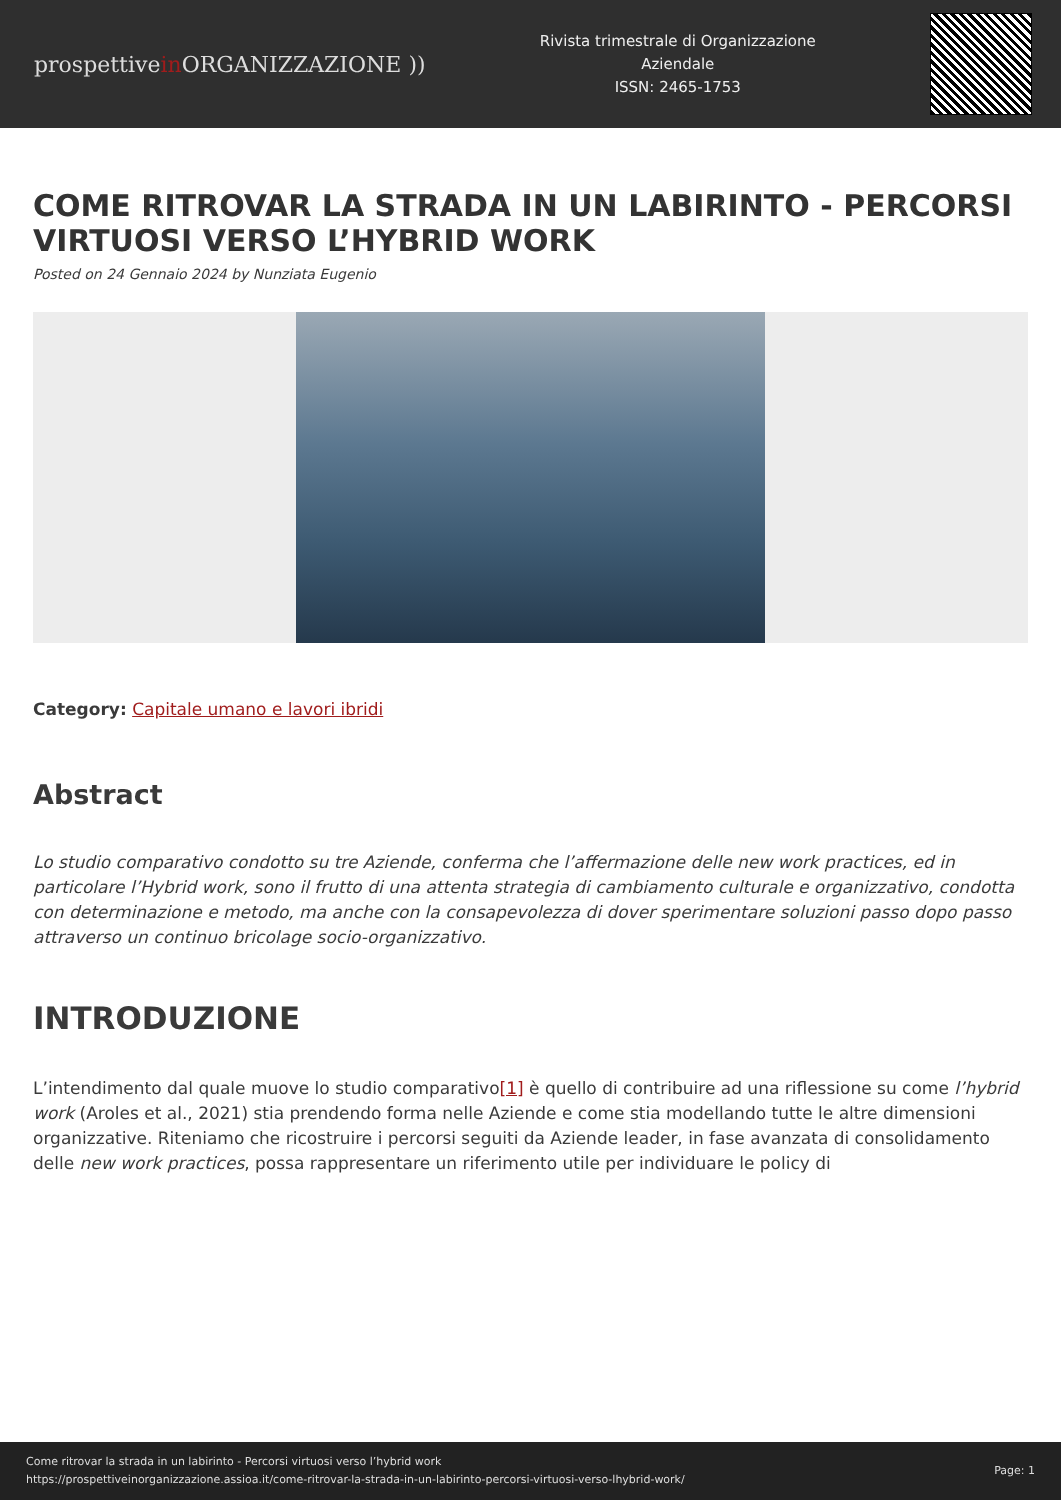prospettivein ORGANIZZAZIONE ))
Rivista trimestrale di Organizzazione Aziendale
ISSN: 2465-1753
COME RITROVAR LA STRADA IN UN LABIRINTO - PERCORSI VIRTUOSI VERSO L’HYBRID WORK
Posted on 24 Gennaio 2024 by Nunziata Eugenio
Category: Capitale umano e lavori ibridi
Abstract
Lo studio comparativo condotto su tre Aziende, conferma che l’affermazione delle new work practices, ed in particolare l’Hybrid work, sono il frutto di una attenta strategia di cambiamento culturale e organizzativo, condotta con determinazione e metodo, ma anche con la consapevolezza di dover sperimentare soluzioni passo dopo passo attraverso un continuo bricolage socio-organizzativo.
INTRODUZIONE
L’intendimento dal quale muove lo studio comparativo[1] è quello di contribuire ad una riflessione su come l’hybrid work (Aroles et al., 2021) stia prendendo forma nelle Aziende e come stia modellando tutte le altre dimensioni organizzative. Riteniamo che ricostruire i percorsi seguiti da Aziende leader, in fase avanzata di consolidamento delle new work practices, possa rappresentare un riferimento utile per individuare le policy di
Come ritrovar la strada in un labirinto - Percorsi virtuosi verso l’hybrid work
https://prospettiveinorganizzazione.assioa.it/come-ritrovar-la-strada-in-un-labirinto-percorsi-virtuosi-verso-lhybrid-work/
Page: 1